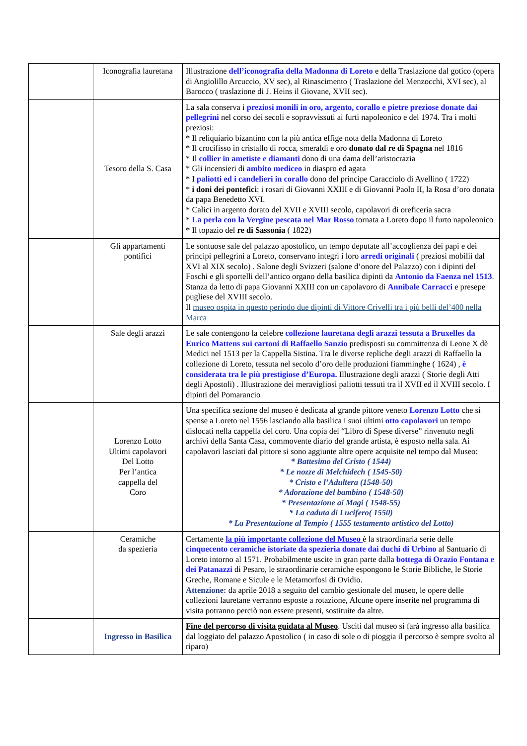| | Iconografia lauretana | Illustrazione dell’iconografia della Madonna di Loreto e della Traslazione dal gotico (opera di Angiolillo Arcuccio, XV sec), al Rinascimento ( Traslazione del Menzocchi, XVI sec), al Barocco ( traslazione di J. Heins il Giovane, XVII sec). |
| | Tesoro della S. Casa | La sala conserva i preziosi monili in oro, argento, corallo e pietre preziose donate dai pellegrini nel corso dei secoli e sopravvissuti ai furti napoleonico e del 1974. Tra i molti preziosi: * Il reliquiario bizantino con la più antica effige nota della Madonna di Loreto * Il crocifisso in cristallo di rocca, smeraldi e oro donato dal re di Spagna nel 1816 * Il collier in ametiste e diamanti dono di una dama dell’aristocrazia * Gli incensieri di ambito mediceo in diaspro ed agata * I paliotti ed i candelieri in corallo dono del principe Caracciolo di Avellino ( 1722) * i doni dei pontefici : i rosari di Giovanni XXIII e di Giovanni Paolo II, la Rosa d’oro donata da papa Benedetto XVI. * Calici in argento dorato del XVII e XVIII secolo, capolavori di oreficeria sacra * La perla con la Vergine pescata nel Mar Rosso tornata a Loreto dopo il furto napoleonico * Il topazio del re di Sassonia ( 1822) |
| | Gli appartamenti pontifici | Le sontuose sale del palazzo apostolico, un tempo deputate all’accoglienza dei papi e dei principi pellegrini a Loreto, conservano integri i loro arredi originali ( preziosi mobilii dal XVI al XIX secolo) . Salone degli Svizzeri (salone d’onore del Palazzo) con i dipinti del Foschi e gli sportelli dell’antico organo della basilica dipinti da Antonio da Faenza nel 1513 . Stanza da letto di papa Giovanni XXIII con un capolavoro di Annibale Carracci e presepe pugliese del XVIII secolo. Il museo ospita in questo periodo due dipinti di Vittore Crivelli tra i più belli del’400 nella Marca |
| | Sale degli arazzi | Le sale contengono la celebre collezione lauretana degli arazzi tessuta a Bruxelles da Enrico Mattens sui cartoni di Raffaello Sanzio predisposti su committenza di Leone X dè Medici nel 1513 per la Cappella Sistina. Tra le diverse repliche degli arazzi di Raffaello la collezione di Loreto, tessuta nel secolo d’oro delle produzioni fiamminghe ( 1624) , è considerata tra le più prestigiose d’Europa. Illustrazione degli arazzi ( Storie degli Atti degli Apostoli) . Illustrazione dei meravigliosi paliotti tessuti tra il XVII ed il XVIII secolo. I dipinti del Pomarancio |
| | Lorenzo Lotto Ultimi capolavori Del Lotto Per l’antica cappella del Coro | Una specifica sezione del museo è dedicata al grande pittore veneto Lorenzo Lotto che si spense a Loreto nel 1556 lasciando alla basilica i suoi ultimi otto capolavori un tempo dislocati nella cappella del coro. Una copia del “Libro di Spese diverse” rinvenuto negli archivi della Santa Casa, commovente diario del grande artista, è esposto nella sala. Ai capolavori lasciati dal pittore si sono aggiunte altre opere acquisite nel tempo dal Museo: * Battesimo del Cristo ( 1544) * Le nozze di Melchidech ( 1545-50) * Cristo e l’Adultera (1548-50) * Adorazione del bambino ( 1548-50) * Presentazione ai Magi ( 1548-55) * La caduta di Lucifero( 1550) * La Presentazione al Tempio ( 1555 testamento artistico del Lotto) |
| | Ceramiche da spezieria | Certamente la più importante collezione del Museo è la straordinaria serie delle cinquecento ceramiche istoriate da spezieria donate dai duchi di Urbino al Santuario di Loreto intorno al 1571. Probabilmente uscite in gran parte dalla bottega di Orazio Fontana e dei Patanazzi di Pesaro, le straordinarie ceramiche espongono le Storie Bibliche, le Storie Greche, Romane e Sicule e le Metamorfosi di Ovidio. Attenzione: da aprile 2018 a seguito del cambio gestionale del museo, le opere delle collezioni lauretane verranno esposte a rotazione, Alcune opere inserite nel programma di visita potranno perciò non essere presenti, sostituite da altre. |
| | Ingresso in Basilica | Fine del percorso di visita guidata al Museo . Usciti dal museo si farà ingresso alla basilica dal loggiato del palazzo Apostolico ( in caso di sole o di pioggia il percorso è sempre svolto al riparo) |